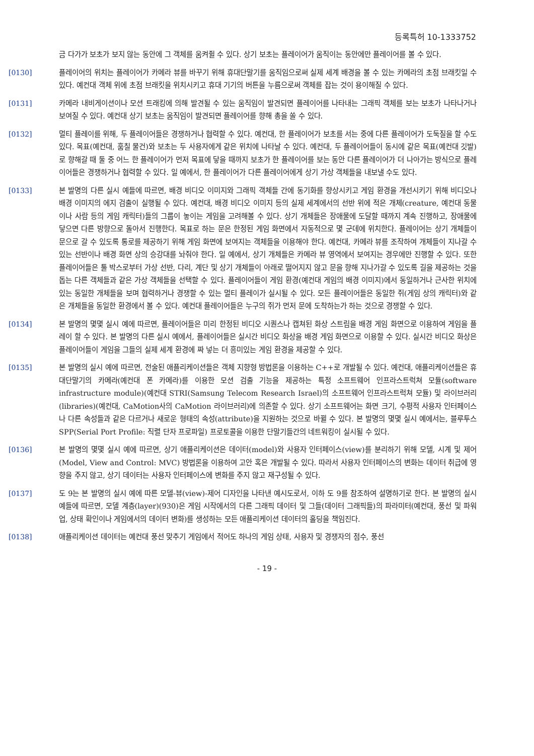등록특허 10-1333752
금 다가가 보초가 보지 않는 동안에 그 객체를 움켜쥘 수 있다. 상기 보초는 플레이어가 움직이는 동안에만 플레이어를 볼 수 있다.
[0130] 플레이어의 위치는 플레이어가 카메라 뷰를 바꾸기 위해 휴대단말기를 움직임으로써 실제 세계 배경을 볼 수 있는 카메라의 초점 브래킷일 수 있다. 예컨대 객체 위에 초점 브래킷을 위치시키고 휴대 기기의 버튼을 누름으로써 객체를 잡는 것이 용이해질 수 있다.
[0131] 카메라 내비게이션이나 모션 트래킹에 의해 발견될 수 있는 움직임이 발견되면 플레이어를 나타내는 그래픽 객체를 보는 보초가 나타나거나 보여질 수 있다. 예컨대 상기 보초는 움직임이 발견되면 플레이어를 향해 총을 쏠 수 있다.
[0132] 멀티 플레이를 위해, 두 플레이어들은 경쟁하거나 협력할 수 있다. 예컨대, 한 플레이어가 보초를 서는 중에 다른 플레이어가 도둑질을 할 수도 있다. 목표(예컨대, 훔칠 물건)와 보초는 두 사용자에게 같은 위치에 나타날 수 있다. 예컨대, 두 플레이어들이 동시에 같은 목표(예컨대 깃발)로 향해갈 때 둘 중 어느 한 플레이어가 먼저 목표에 닿을 때까지 보초가 한 플레이어를 보는 동안 다른 플레이어가 더 나아가는 방식으로 플레이어들은 경쟁하거나 협력할 수 있다. 일 예에서, 한 플레이어가 다른 플레이어에게 상기 가상 객체들을 내보낼 수도 있다.
[0133] 본 발명의 다른 실시 예들에 따르면, 배경 비디오 이미지와 그래픽 객체들 간에 동기화를 향상시키고 게임 환경을 개선시키기 위해 비디오나 배경 이미지의 에지 검출이 실행될 수 있다. 예컨대, 배경 비디오 이미지 등의 실제 세계에서의 선반 위에 적은 개체(creature, 예컨대 동물이나 사람 등의 게임 캐릭터)들의 그룹이 놓이는 게임을 고려해볼 수 있다. 상기 개체들은 장애물에 도달할 때까지 계속 진행하고, 장애물에 닿으면 다른 방향으로 돌아서 진행한다. 목표로 하는 문은 한정된 게임 화면에서 자동적으로 몇 군데에 위치한다. 플레이어는 상기 개체들이 문으로 갈 수 있도록 통로를 제공하기 위해 게임 화면에 보여지는 객체들을 이용해야 한다. 예컨대, 카메라 뷰를 조작하여 개체들이 지나갈 수 있는 선반이나 배경 화면 상의 승강대를 놔줘야 한다. 일 예에서, 상기 개체들은 카메라 뷰 영역에서 보여지는 경우에만 진행할 수 있다. 또한 플레이어들은 툴 박스로부터 가상 선반, 다리, 계단 및 상기 개체들이 아래로 떨어지지 않고 문을 향해 지나가갈 수 있도록 길을 제공하는 것을 돕는 다른 객체들과 같은 가상 객체들을 선택할 수 있다. 플레이어들이 게임 환경(예컨대 게임의 배경 이미지)에서 동일하거나 근사한 위치에 있는 동일한 개체들을 보며 협력하거나 경쟁할 수 있는 멀티 플레이가 실시될 수 있다. 모든 플레이어들은 동일한 쥐(게임 상의 캐릭터)와 같은 개체들을 동일한 환경에서 볼 수 있다. 예컨대 플레이어들은 누구의 쥐가 먼저 문에 도착하는가 하는 것으로 경쟁할 수 있다.
[0134] 본 발명의 몇몇 실시 예에 따르면, 플레이어들은 미리 한정된 비디오 시퀀스나 캡쳐된 화상 스트림을 배경 게임 화면으로 이용하여 게임을 플레이 할 수 있다. 본 발명의 다른 실시 예에서, 플레이어들은 실시간 비디오 화상을 배경 게임 화면으로 이용할 수 있다. 실시간 비디오 화상은 플레이어들이 게임을 그들의 실제 세계 환경에 짜 넣는 더 흥미있는 게임 환경을 제공할 수 있다.
[0135] 본 발명의 실시 예에 따르면, 전술된 애플리케이션들은 객체 지향형 방법론을 이용하는 C++로 개발될 수 있다. 예컨대, 애플리케이션들은 휴대단말기의 카메라(예컨대 폰 카메라)를 이용한 모션 검출 기능을 제공하는 특정 소프트웨어 인프라스트럭쳐 모듈(software infrastructure module)(예컨대 STRI(Samsung Telecom Research Israel)의 소프트웨어 인프라스트럭쳐 모듈) 및 라이브러리(libraries)(예컨대, CaMotion사의 CaMotion 라이브러리)에 의존할 수 있다. 상기 소프트웨어는 화면 크기, 수평적 사용자 인터페이스나 다른 속성들과 같은 다르거나 새로운 형태의 속성(attribute)을 지원하는 것으로 바뀔 수 있다. 본 발명의 몇몇 실시 예에서는, 블루투스 SPP(Serial Port Profile: 직렬 단자 프로파일) 프로토콜을 이용한 단말기들간의 네트워킹이 실시될 수 있다.
[0136] 본 발명의 몇몇 실시 예에 따르면, 상기 애플리케이션은 데이터(model)와 사용자 인터페이스(view)를 분리하기 위해 모델, 시계 및 제어(Model, View and Control: MVC) 방법론을 이용하여 고안 혹은 개발될 수 있다. 따라서 사용자 인터페이스의 변화는 데이터 취급에 영향을 주지 않고, 상기 데이터는 사용자 인터페이스에 변화를 주지 않고 재구성될 수 있다.
[0137] 도 9는 본 발명의 실시 예에 따른 모델-뷰(view)-제어 디자인을 나타낸 예시도로서, 이하 도 9를 참조하여 설명하기로 한다. 본 발명의 실시 예들에 따르면, 모델 계층(layer)(930)은 게임 시작에서의 다른 그래픽 데이터 및 그들(데이터 그래픽들)의 파라미터(예컨대, 풍선 및 파워업, 상태 확인이나 게임에서의 데이터 변화)를 생성하는 모든 애플리케이션 데이터의 홀딩을 책임진다.
[0138] 애플리케이션 데이터는 예컨대 풍선 맞추기 게임에서 적어도 하나의 게임 상태, 사용자 및 경쟁자의 점수, 풍선
- 19 -